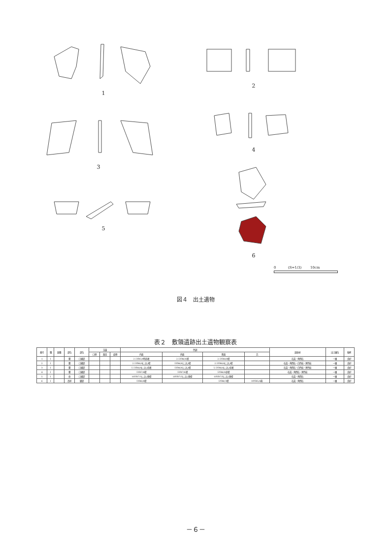1
2
3
4
5
6
0 (S=1/3) 10cm
図４　出土遺物
表２　敷領遺跡出土遺物観察表
| 番号 | 種 | 器種 | 部位 | 部位 | 法量 | | | 色調 | | | | 混和材 | 出土層位 | 備考 |
| --- | --- | --- | --- | --- | --- | --- | --- | --- | --- | --- | --- | --- | --- | --- |
| | | | | | 口径 | 器高 | 底径 | 内面 | 外面 | 断面 | 芯 | | | |
| 1 | Ⅰ | | 甕 | 口縁部 | | | | 2.5YR5/8明赤褐 | 2.5YR6/6橙 | 2.5YR6/8橙 | | 石英・角閃石 | 一層 | 良好 |
| 2 | Ⅰ | | 甕 | 口縁部 | | | | 2.5YR6/4にぶい橙 | 5YR6/4にぶい橙 | 2.5YR6/4にぶい橙 | | 石英・角閃石・白色粒・黒色粒 | 一層 | 良好 |
| 3 | Ⅰ | | 甕 | 口縁部 | | | | 5.5YR4/4にぶい赤褐 | 5YR6/4にぶい橙 | 5.5YR4/4にぶい赤褐 | | 石英・角閃石・白色粒・黒色粒 | 一層 | 良好 |
| 4 | Ⅰ | | 甕 | 口縁部 | | | | 5YR7/6橙 | 5YR7/6橙 | 5YR6/8赤橙 | | 石英・角閃石・黒色粒 | 一層 | 良好 |
| 5 | Ⅰ | | 壺 | 口縁部 | | | | 10YR7/3にぶい黄橙 | 10YR7/3にぶい黄橙 | 10YR7/3にぶい黄橙 | | 石英・角閃石 | 一層 | 良好 |
| 6 | Ⅰ | | 高杯 | 脚部 | | | | 5YR6/6橙 | | 5YR6/3橙 | 10YR5/4黄 | 石英・角閃石 | 一層 | 良好 |
－６－